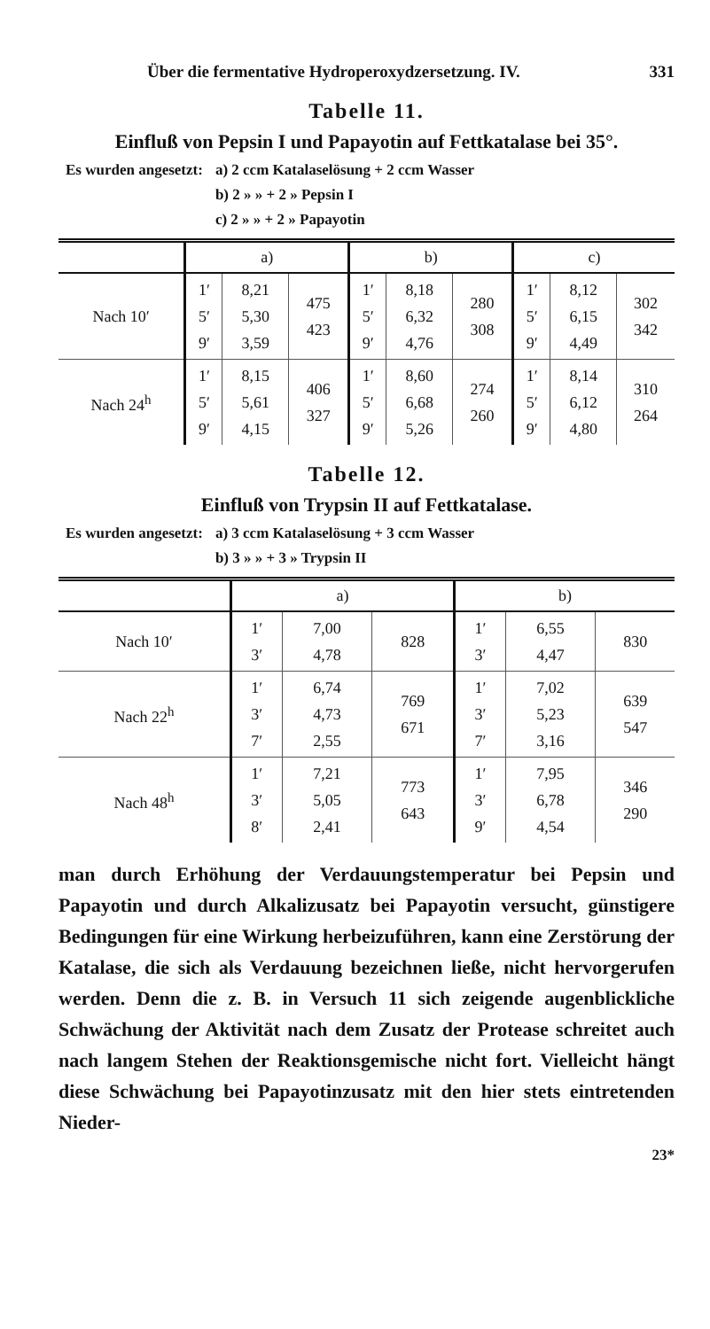Über die fermentative Hydroperoxydzersetzung. IV. 331
Tabelle 11.
Einfluß von Pepsin I und Papayotin auf Fettkatalase bei 35°.
| Es wurden angesetzt: | a) 2 ccm Katalaselösung + 2 ccm Wasser |
| | b) 2 » » + 2 » Pepsin I |
| | c) 2 » » + 2 » Papayotin |
| | a) | | | b) | | | c) | | |
| --- | --- | --- | --- | --- | --- | --- | --- | --- | --- |
| Nach 10′ | 1′ 5′ 9′ | 8,21 5,30 3,59 | 475 423 | 1′ 5′ 9′ | 8,18 6,32 4,76 | 280 308 | 1′ 5′ 9′ | 8,12 6,15 4,49 | 302 342 |
| Nach 24<sup>h</sup> | 1′ 5′ 9′ | 8,15 5,61 4,15 | 406 327 | 1′ 5′ 9′ | 8,60 6,68 5,26 | 274 260 | 1′ 5′ 9′ | 8,14 6,12 4,80 | 310 264 |
Tabelle 12.
Einfluß von Trypsin II auf Fettkatalase.
| Es wurden angesetzt: | a) 3 ccm Katalaselösung + 3 ccm Wasser |
| | b) 3 » » + 3 » Trypsin II |
| | a) | | | b) | | |
| --- | --- | --- | --- | --- | --- | --- |
| Nach 10′ | 1′ 3′ | 7,00 4,78 | 828 | 1′ 3′ | 6,55 4,47 | 830 |
| Nach 22<sup>h</sup> | 1′ 3′ 7′ | 6,74 4,73 2,55 | 769 671 | 1′ 3′ 7′ | 7,02 5,23 3,16 | 639 547 |
| Nach 48<sup>h</sup> | 1′ 3′ 8′ | 7,21 5,05 2,41 | 773 643 | 1′ 3′ 9′ | 7,95 6,78 4,54 | 346 290 |
man durch Erhöhung der Verdauungstemperatur bei Pepsin und Papayotin und durch Alkalizusatz bei Papayotin versucht, günstigere Bedingungen für eine Wirkung herbeizuführen, kann eine Zerstörung der Katalase, die sich als Verdauung bezeichnen ließe, nicht hervorgerufen werden. Denn die z. B. in Versuch 11 sich zeigende augenblickliche Schwächung der Aktivität nach dem Zusatz der Protease schreitet auch nach langem Stehen der Reaktionsgemische nicht fort. Vielleicht hängt diese Schwächung bei Papayotinzusatz mit den hier stets eintretenden Nieder-
23*